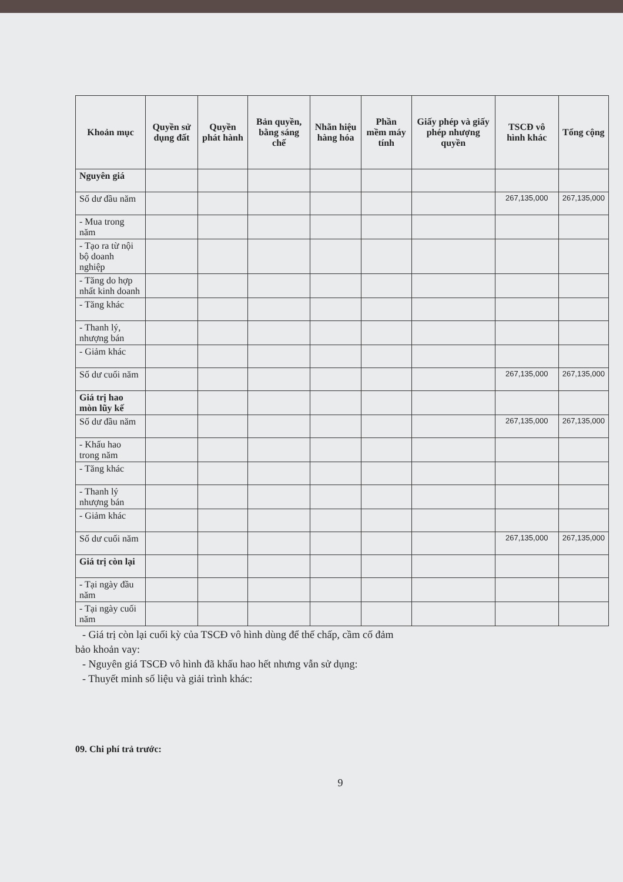| Khoản mục | Quyền sử dụng đất | Quyền phát hành | Bản quyền, bằng sáng chế | Nhãn hiệu hàng hóa | Phần mềm máy tính | Giấy phép và giấy phép nhượng quyền | TSCĐ vô hình khác | Tổng cộng |
| --- | --- | --- | --- | --- | --- | --- | --- | --- |
| Nguyên giá | | | | | | | | |
| Số dư đầu năm | | | | | | | 267,135,000 | 267,135,000 |
| - Mua trong năm | | | | | | | | |
| - Tạo ra từ nội bộ doanh nghiệp | | | | | | | | |
| - Tăng do hợp nhất kinh doanh | | | | | | | | |
| - Tăng khác | | | | | | | | |
| - Thanh lý, nhượng bán | | | | | | | | |
| - Giảm khác | | | | | | | | |
| Số dư cuối năm | | | | | | | 267,135,000 | 267,135,000 |
| Giá trị hao mòn lũy kế | | | | | | | | |
| Số dư đầu năm | | | | | | | 267,135,000 | 267,135,000 |
| - Khấu hao trong năm | | | | | | | | |
| - Tăng khác | | | | | | | | |
| - Thanh lý nhượng bán | | | | | | | | |
| - Giảm khác | | | | | | | | |
| Số dư cuối năm | | | | | | | 267,135,000 | 267,135,000 |
| Giá trị còn lại | | | | | | | | |
| - Tại ngày đầu năm | | | | | | | | |
| - Tại ngày cuối năm | | | | | | | | |
- Giá trị còn lại cuối kỳ của TSCĐ vô hình dùng để thế chấp, cầm cố đảm
bảo khoản vay:
- Nguyên giá TSCĐ vô hình đã khấu hao hết nhưng vẫn sử dụng:
- Thuyết minh số liệu và giải trình khác:
09. Chi phí trả trước:
9